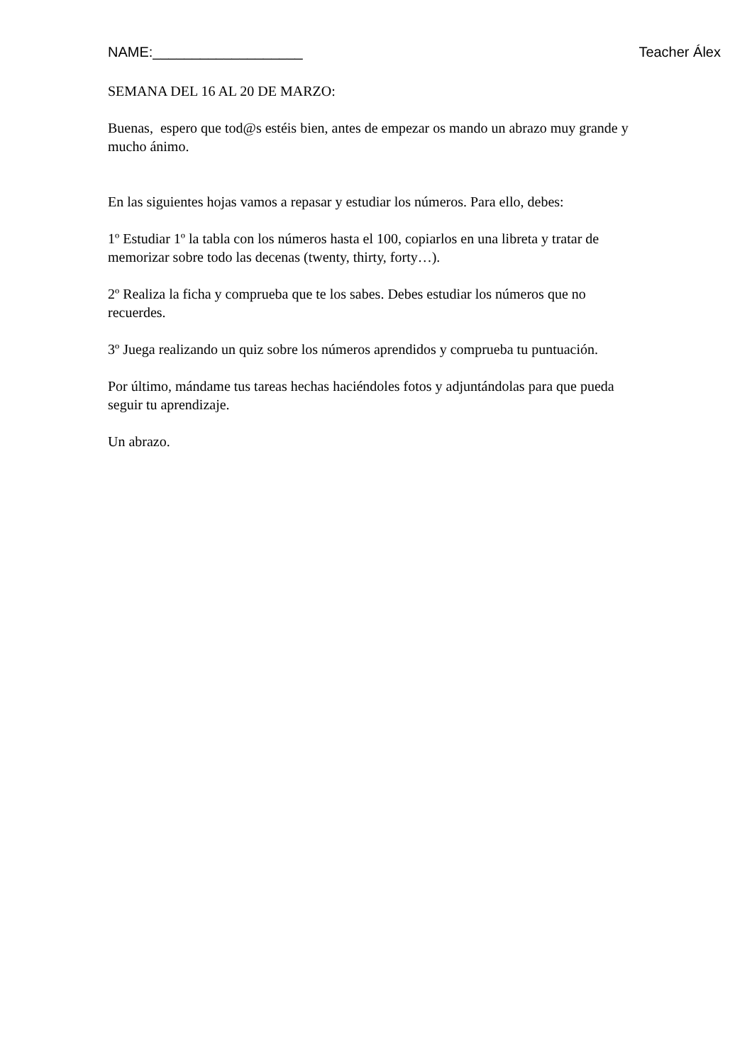NAME:___________________ Teacher Álex
SEMANA DEL 16 AL 20 DE MARZO:
Buenas, espero que tod@s estéis bien, antes de empezar os mando un abrazo muy grande y mucho ánimo.
En las siguientes hojas vamos a repasar y estudiar los números. Para ello, debes:
1º Estudiar 1º la tabla con los números hasta el 100, copiarlos en una libreta y tratar de memorizar sobre todo las decenas (twenty, thirty, forty…).
2º Realiza la ficha y comprueba que te los sabes. Debes estudiar los números que no recuerdes.
3º Juega realizando un quiz sobre los números aprendidos y comprueba tu puntuación.
Por último, mándame tus tareas hechas haciéndoles fotos y adjuntándolas para que pueda seguir tu aprendizaje.
Un abrazo.